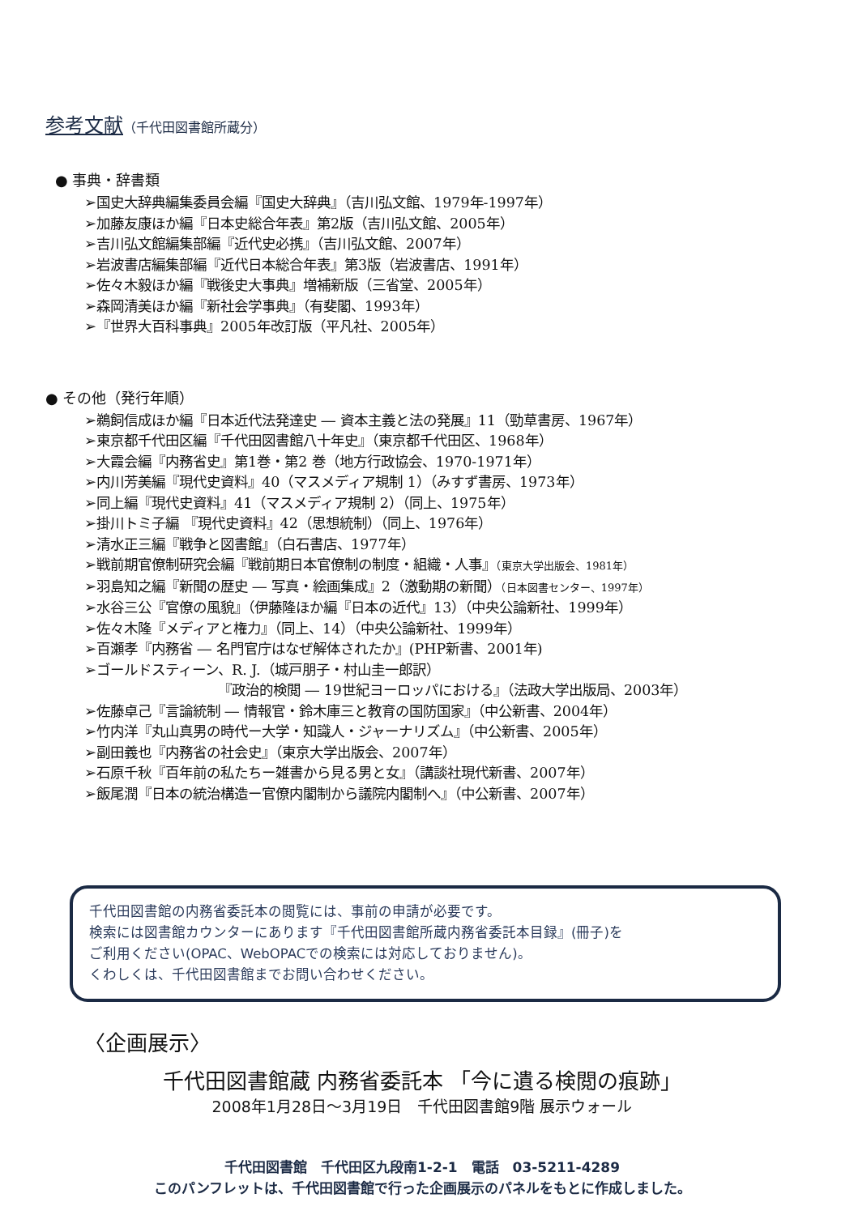参考文献（千代田図書館所蔵分）
● 事典・辞書類
➢国史大辞典編集委員会編『国史大辞典』（吉川弘文館、1979年-1997年）
➢加藤友康ほか編『日本史総合年表』第2版（吉川弘文館、2005年）
➢吉川弘文館編集部編『近代史必携』（吉川弘文館、2007年）
➢岩波書店編集部編『近代日本総合年表』第3版（岩波書店、1991年）
➢佐々木毅ほか編『戦後史大事典』増補新版（三省堂、2005年）
➢森岡清美ほか編『新社会学事典』（有斐閣、1993年）
➢『世界大百科事典』2005年改訂版（平凡社、2005年）
● その他（発行年順）
➢鵜飼信成ほか編『日本近代法発達史 ― 資本主義と法の発展』11（勁草書房、1967年）
➢東京都千代田区編『千代田図書館八十年史』（東京都千代田区、1968年）
➢大霞会編『内務省史』第1巻・第2 巻（地方行政協会、1970-1971年）
➢内川芳美編『現代史資料』40（マスメディア規制 1）（みすず書房、1973年）
➢同上編『現代史資料』41（マスメディア規制 2）（同上、1975年）
➢掛川トミ子編 『現代史資料』42（思想統制）（同上、1976年）
➢清水正三編『戦争と図書館』（白石書店、1977年）
➢戦前期官僚制研究会編『戦前期日本官僚制の制度・組織・人事』（東京大学出版会、1981年）
➢羽島知之編『新聞の歴史 ― 写真・絵画集成』2（激動期の新聞）（日本図書センター、1997年）
➢水谷三公『官僚の風貌』（伊藤隆ほか編『日本の近代』13）（中央公論新社、1999年）
➢佐々木隆『メディアと権力』（同上、14）（中央公論新社、1999年）
➢百瀬孝『内務省 ― 名門官庁はなぜ解体されたか』(PHP新書、2001年)
➢ゴールドスティーン、R. J.（城戸朋子・村山圭一郎訳）
『政治的検閲 ― 19世紀ヨーロッパにおける』（法政大学出版局、2003年）
➢佐藤卓己『言論統制 ― 情報官・鈴木庫三と教育の国防国家』（中公新書、2004年）
➢竹内洋『丸山真男の時代ー大学・知識人・ジャーナリズム』（中公新書、2005年）
➢副田義也『内務省の社会史』（東京大学出版会、2007年）
➢石原千秋『百年前の私たちー雑書から見る男と女』（講談社現代新書、2007年）
➢飯尾潤『日本の統治構造ー官僚内閣制から議院内閣制へ』（中公新書、2007年）
千代田図書館の内務省委託本の閲覧には、事前の申請が必要です。
検索には図書館カウンターにあります『千代田図書館所蔵内務省委託本目録』(冊子)を
ご利用ください(OPAC、WebOPACでの検索には対応しておりません)。
くわしくは、千代田図書館までお問い合わせください。
〈企画展示〉
千代田図書館蔵 内務省委託本 「今に遺る検閲の痕跡」
2008年1月28日～3月19日　千代田図書館9階 展示ウォール
千代田図書館　千代田区九段南1-2-1　電話　03-5211-4289
このパンフレットは、千代田図書館で行った企画展示のパネルをもとに作成しました。